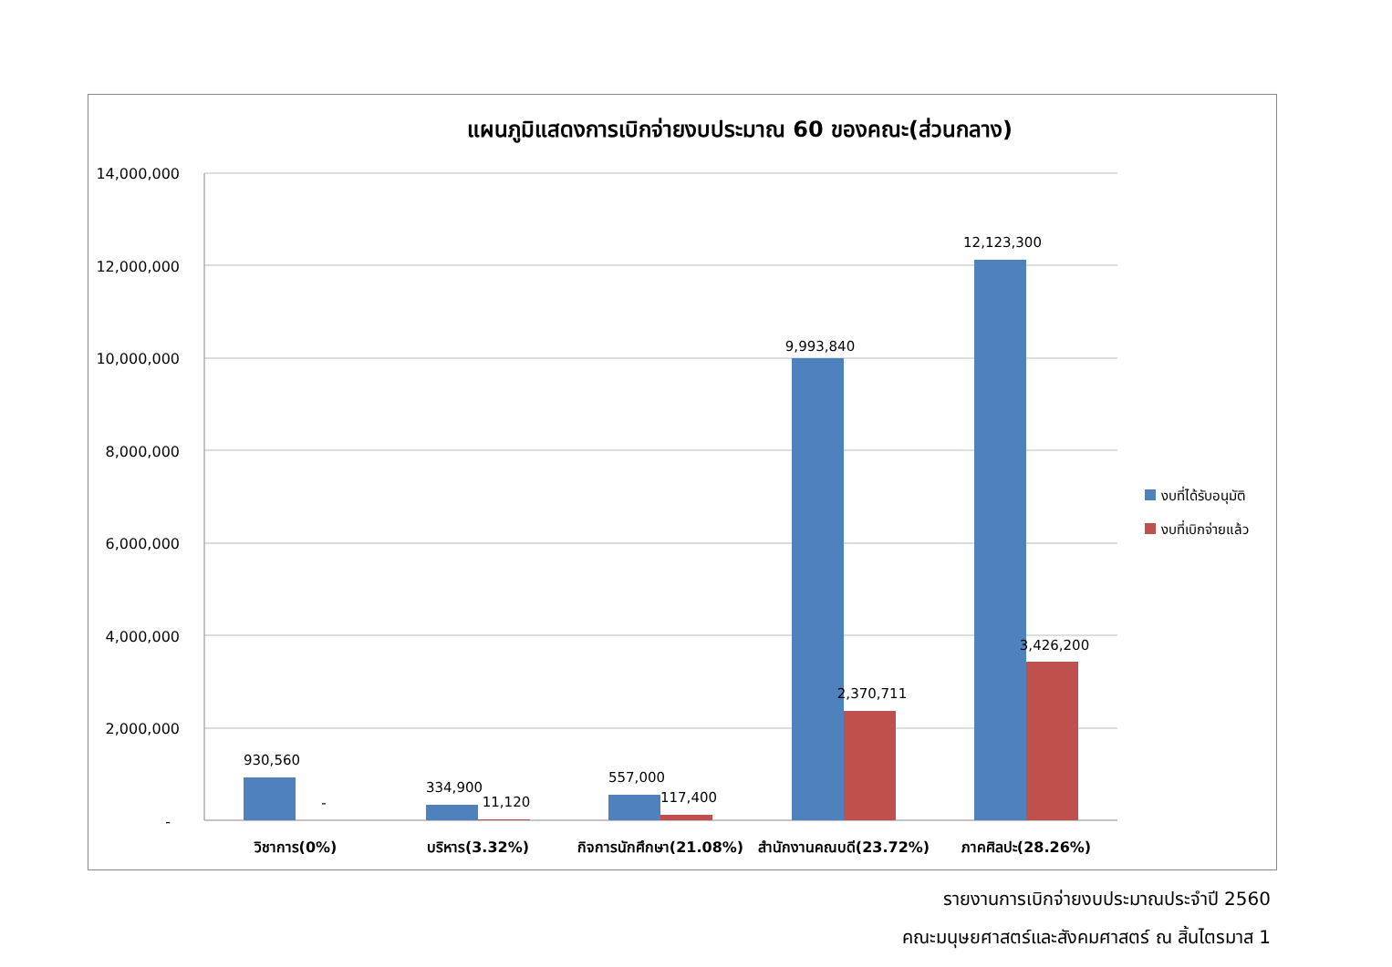แผนภูมิแสดงการเบิกจ่ายงบประมาณ 60 ของคณะ(ส่วนกลาง)
14,000,000
12,000,000
10,000,000
8,000,000
6,000,000
4,000,000
2,000,000
-
930,560
-
334,900
11,120
557,000
117,400
9,993,840
2,370,711
12,123,300
3,426,200
วิชาการ(0%)
บริหาร(3.32%)
กิจการนักศึกษา(21.08%)
สำนักงานคณบดี(23.72%)
ภาคศิลปะ(28.26%)
งบที่ได้รับอนุมัติ
งบที่เบิกจ่ายแล้ว
รายงานการเบิกจ่ายงบประมาณประจำปี 2560
คณะมนุษยศาสตร์และสังคมศาสตร์ ณ สิ้นไตรมาส 1